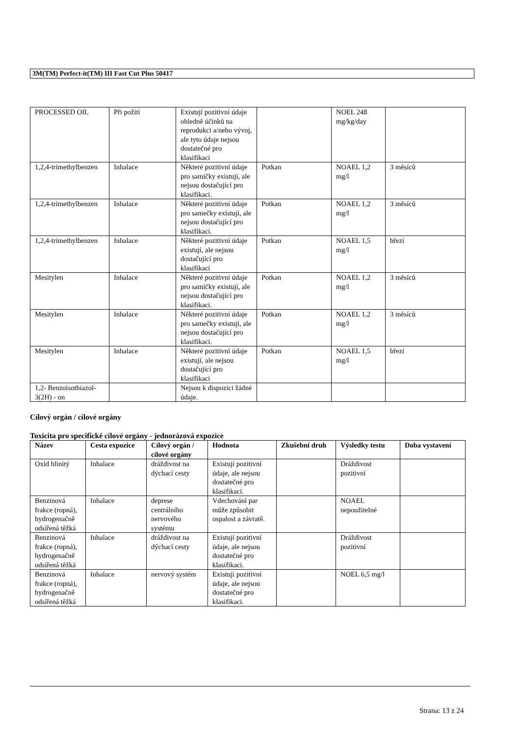3M(TM) Perfect-it(TM) III Fast Cut Plus 50417
| PROCESSED OIL | Při požití | Existují pozitivní údaje ohledně účinků na reprodukci a/nebo vývoj, ale tyto údaje nejsou dostatečné pro klasifikaci | | NOEL 248 mg/kg/day | |
| 1,2,4-trimethylbenzen | Inhalace | Některé pozitivní údaje pro samičky existují, ale nejsou dostačující pro klasifikaci. | Potkan | NOAEL 1,2 mg/l | 3 měsíců |
| 1,2,4-trimethylbenzen | Inhalace | Některé pozitivní údaje pro samečky existují, ale nejsou dostačující pro klasifikaci. | Potkan | NOAEL 1,2 mg/l | 3 měsíců |
| 1,2,4-trimethylbenzen | Inhalace | Některé pozitivní údaje existují, ale nejsou dostačující pro klasifikaci | Potkan | NOAEL 1,5 mg/l | březí |
| Mesitylen | Inhalace | Některé pozitivní údaje pro samičky existují, ale nejsou dostačující pro klasifikaci. | Potkan | NOAEL 1,2 mg/l | 3 měsíců |
| Mesitylen | Inhalace | Některé pozitivní údaje pro samečky existují, ale nejsou dostačující pro klasifikaci. | Potkan | NOAEL 1,2 mg/l | 3 měsíců |
| Mesitylen | Inhalace | Některé pozitivní údaje existují, ale nejsou dostačující pro klasifikaci | Potkan | NOAEL 1,5 mg/l | březí |
| 1,2- Benzoisothiazol-3(2H) - on | | Nejsou k dispozici žádné údaje. | | | |
Cílový orgán / cílové orgány
Toxicita pro specifické cílové orgány - jednorázová expozice
| Název | Cesta expozice | Cílový orgán / cílové orgány | Hodnota | Zkušební druh | Výsledky testu | Doba vystavení |
| --- | --- | --- | --- | --- | --- | --- |
| Oxid hlinitý | Inhalace | dráždivost na dýchací cesty | Existují pozitivní údaje, ale nejsou dostatečné pro klasifikaci. | | Dráždivost pozitivní | |
| Benzinová frakce (ropná), hydrogenačně odsířená těžká | Inhalace | deprese centrálního nervového systému | Vdechování par může způsobit ospalost a závratě. | | NOAEL nepoužitelné | |
| Benzinová frakce (ropná), hydrogenačně odsířená těžká | Inhalace | dráždivost na dýchací cesty | Existují pozitivní údaje, ale nejsou dostatečné pro klasifikaci. | | Dráždivost pozitivní | |
| Benzinová frakce (ropná), hydrogenačně odsířená těžká | Inhalace | nervový systém | Existují pozitivní údaje, ale nejsou dostatečné pro klasifikaci. | | NOEL 6,5 mg/l | |
Strana: 13 z 24